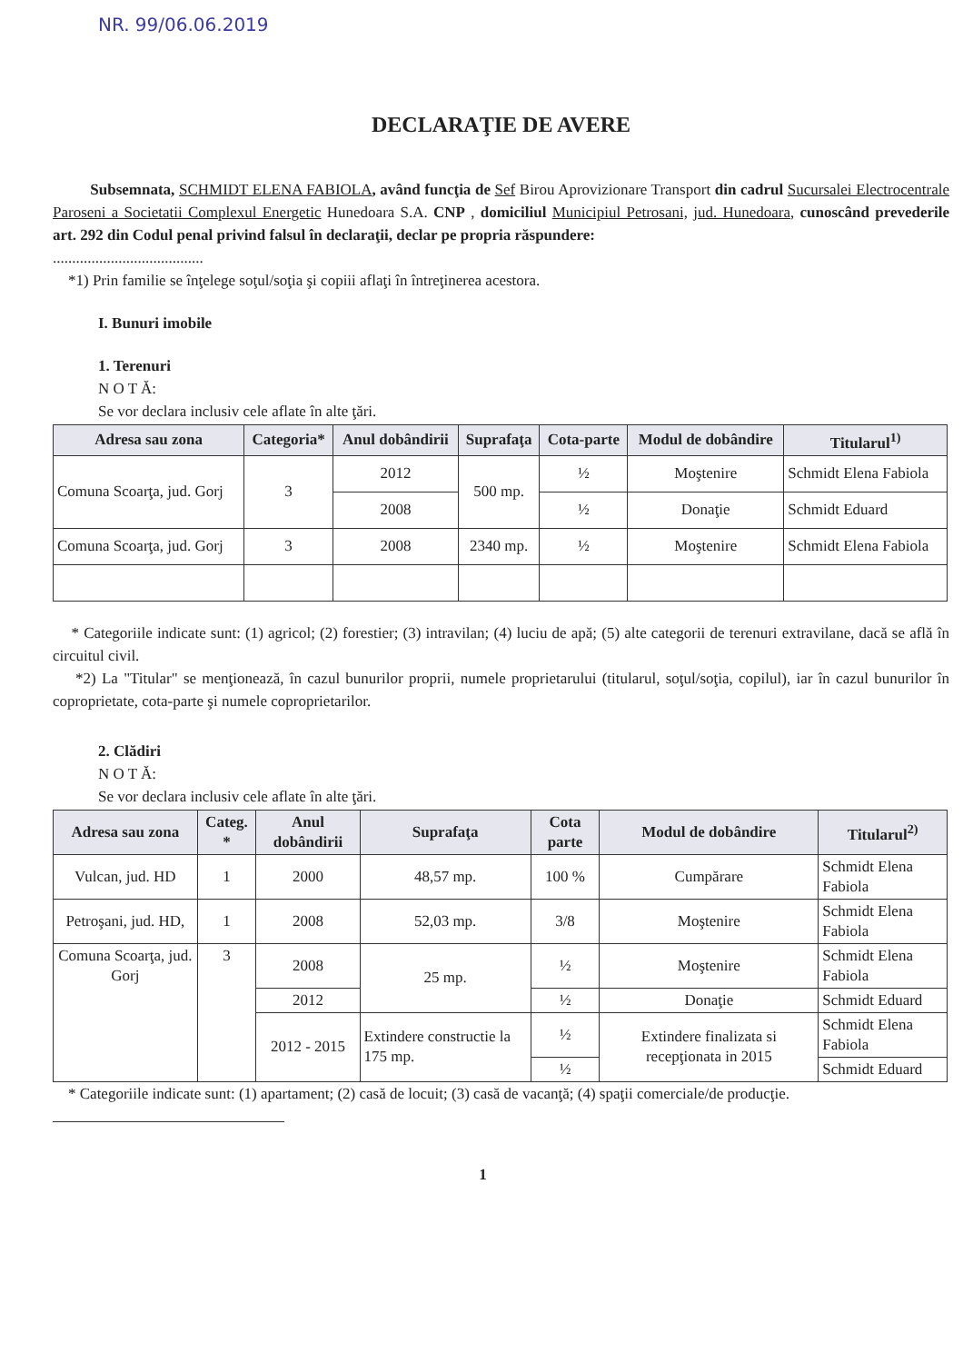NR. 99/06.06.2019
DECLARAŢIE DE AVERE
Subsemnata, SCHMIDT ELENA FABIOLA, având funcţia de Sef Birou Aprovizionare Transport din cadrul Sucursalei Electrocentrale Paroseni a Societatii Complexul Energetic Hunedoara S.A. CNP , domiciliul Municipiul Petrosani, jud. Hunedoara, cunoscând prevederile art. 292 din Codul penal privind falsul în declaraţii, declar pe propria răspundere:
.......................................
*1) Prin familie se înţelege soţul/soţia şi copiii aflaţi în întreţinerea acestora.
I. Bunuri imobile
1. Terenuri
N O T Ă:
Se vor declara inclusiv cele aflate în alte ţări.
| Adresa sau zona | Categoria* | Anul dobândirii | Suprafaţa | Cota-parte | Modul de dobândire | Titularul<sup>1)</sup> |
| --- | --- | --- | --- | --- | --- | --- |
| Comuna Scoarţa, jud. Gorj | 3 | 2012 | 500 mp. | ½ | Moştenire | Schmidt Elena Fabiola |
| | | 2008 | | ½ | Donaţie | Schmidt Eduard |
| Comuna Scoarţa, jud. Gorj | 3 | 2008 | 2340 mp. | ½ | Moştenire | Schmidt Elena Fabiola |
* Categoriile indicate sunt: (1) agricol; (2) forestier; (3) intravilan; (4) luciu de apă; (5) alte categorii de terenuri extravilane, dacă se află în circuitul civil.
*2) La "Titular" se menţionează, în cazul bunurilor proprii, numele proprietarului (titularul, soţul/soţia, copilul), iar în cazul bunurilor în coproprietate, cota-parte şi numele coproprietarilor.
2. Clădiri
N O T Ă:
Se vor declara inclusiv cele aflate în alte ţări.
| Adresa sau zona | Categ. * | Anul dobândirii | Suprafaţa | Cota parte | Modul de dobândire | Titularul<sup>2)</sup> |
| --- | --- | --- | --- | --- | --- | --- |
| Vulcan, jud. HD | 1 | 2000 | 48,57 mp. | 100 % | Cumpărare | Schmidt Elena Fabiola |
| Petroşani, jud. HD, | 1 | 2008 | 52,03 mp. | 3/8 | Moştenire | Schmidt Elena Fabiola |
| Comuna Scoarţa, jud. Gorj | 3 | 2008 | 25 mp. | ½ | Moştenire | Schmidt Elena Fabiola |
| | | 2012 | | ½ | Donaţie | Schmidt Eduard |
| | | 2012 - 2015 | Extindere constructie la 175 mp. | ½ | Extindere finalizata si recepţionata in 2015 | Schmidt Elena Fabiola |
| | | | | ½ | | Schmidt Eduard |
* Categoriile indicate sunt: (1) apartament; (2) casă de locuit; (3) casă de vacanţă; (4) spaţii comerciale/de producţie.
1